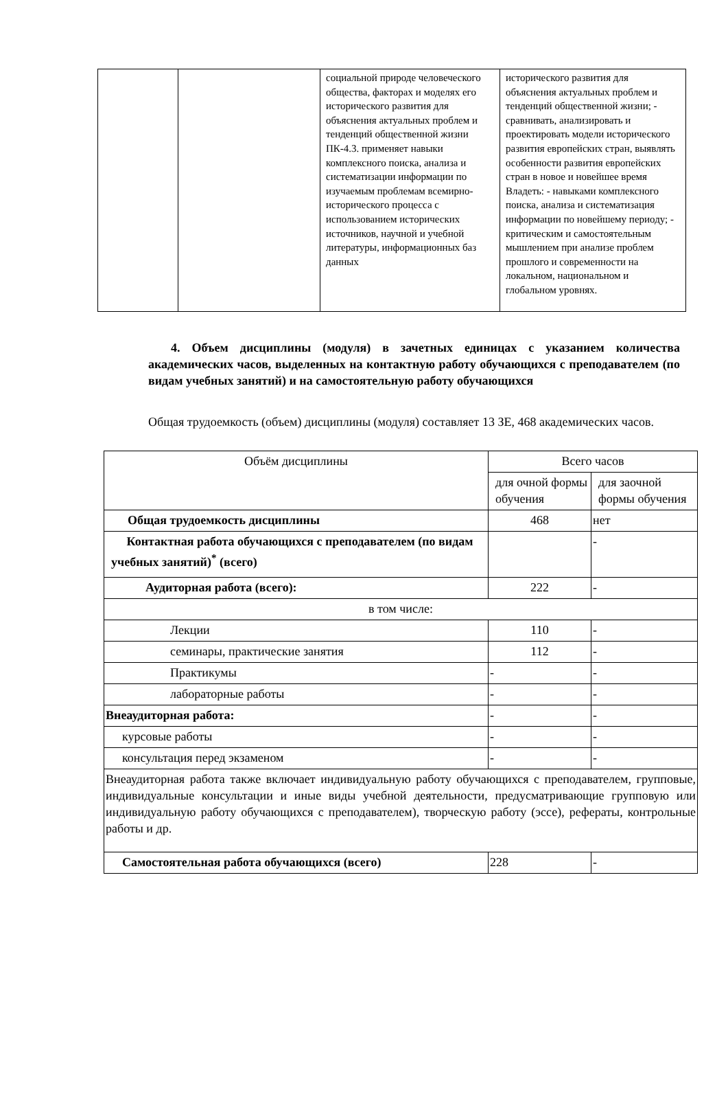| | | социальной природе человеческого общества, факторах и моделях его исторического развития для объяснения актуальных проблем и тенденций общественной жизни ПК-4.3. применяет навыки комплексного поиска, анализа и систематизации информации по изучаемым проблемам всемирно-исторического процесса с использованием исторических источников, научной и учебной литературы, информационных баз данных | исторического развития для объяснения актуальных проблем и тенденций общественной жизни; - сравнивать, анализировать и проектировать модели исторического развития европейских стран, выявлять особенности развития европейских стран в новое и новейшее время Владеть: - навыками комплексного поиска, анализа и систематизация информации по новейшему периоду; - критическим и самостоятельным мышлением при анализе проблем прошлого и современности на локальном, национальном и глобальном уровнях. |
4. Объем дисциплины (модуля) в зачетных единицах с указанием количества академических часов, выделенных на контактную работу обучающихся с преподавателем (по видам учебных занятий) и на самостоятельную работу обучающихся
Общая трудоемкость (объем) дисциплины (модуля) составляет 13 ЗЕ, 468 академических часов.
| Объём дисциплины | Всего часов | |
| | для очной формы обучения | для заочной формы обучения |
| Общая трудоемкость дисциплины | 468 | нет |
| Контактная работа обучающихся с преподавателем (по видам учебных занятий)<sup>*</sup> (всего) | | - |
| Аудиторная работа (всего): | 222 | - |
| в том числе: | | |
| Лекции | 110 | - |
| семинары, практические занятия | 112 | - |
| Практикумы | - | - |
| лабораторные работы | - | - |
| Внеаудиторная работа: | - | - |
| курсовые работы | - | - |
| консультация перед экзаменом | - | - |
| Внеаудиторная работа также включает индивидуальную работу обучающихся с преподавателем, групповые, индивидуальные консультации и иные виды учебной деятельности, предусматривающие групповую или индивидуальную работу обучающихся с преподавателем), творческую работу (эссе), рефераты, контрольные работы и др. | | |
| Самостоятельная работа обучающихся (всего) | 228 | - |